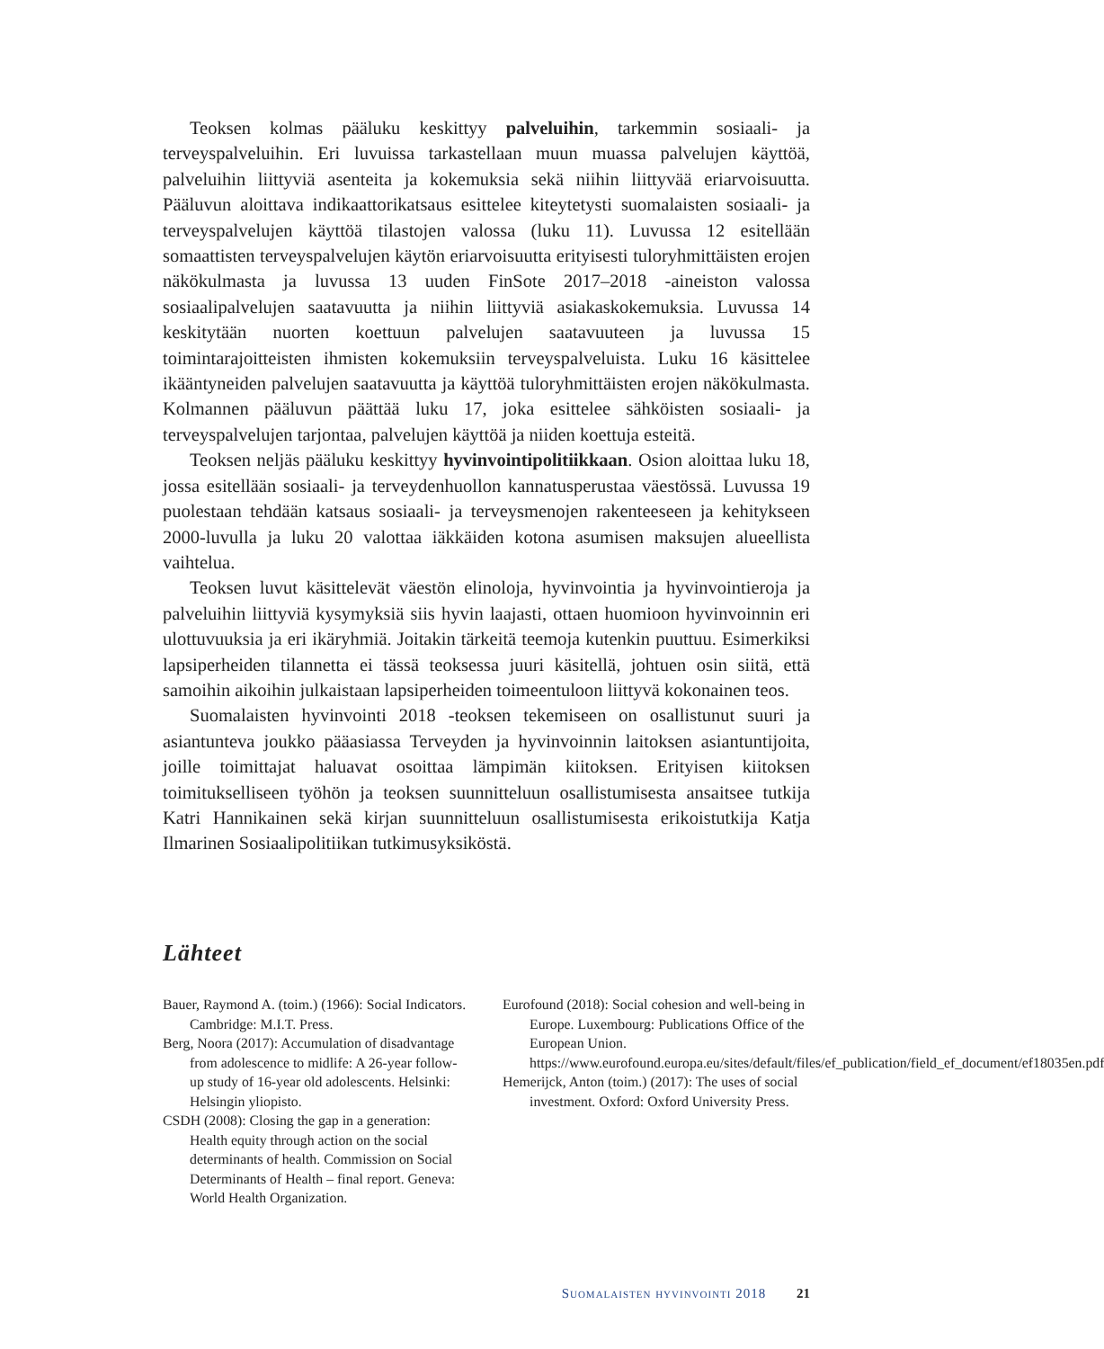Teoksen kolmas pääluku keskittyy palveluihin, tarkemmin sosiaali- ja terveyspalveluihin. Eri luvuissa tarkastellaan muun muassa palvelujen käyttöä, palveluihin liittyviä asenteita ja kokemuksia sekä niihin liittyvää eriarvoisuutta. Pääluvun aloittava indikaattorikatsaus esittelee kiteytetysti suomalaisten sosiaali- ja terveyspalvelujen käyttöä tilastojen valossa (luku 11). Luvussa 12 esitellään somaattisten terveyspalvelujen käytön eriarvoisuutta erityisesti tuloryhmittäisten erojen näkökulmasta ja luvussa 13 uuden FinSote 2017–2018 -aineiston valossa sosiaalipalvelujen saatavuutta ja niihin liittyviä asiakaskokemuksia. Luvussa 14 keskitytään nuorten koettuun palvelujen saatavuuteen ja luvussa 15 toimintarajoitteisten ihmisten kokemuksiin terveyspalveluista. Luku 16 käsittelee ikääntyneiden palvelujen saatavuutta ja käyttöä tuloryhmittäisten erojen näkökulmasta. Kolmannen pääluvun päättää luku 17, joka esittelee sähköisten sosiaali- ja terveyspalvelujen tarjontaa, palvelujen käyttöä ja niiden koettuja esteitä.
Teoksen neljäs pääluku keskittyy hyvinvointipolitiikkaan. Osion aloittaa luku 18, jossa esitellään sosiaali- ja terveydenhuollon kannatusperustaa väestössä. Luvussa 19 puolestaan tehdään katsaus sosiaali- ja terveysmenojen rakenteeseen ja kehitykseen 2000-luvulla ja luku 20 valottaa iäkkäiden kotona asumisen maksujen alueellista vaihtelua.
Teoksen luvut käsittelevät väestön elinoloja, hyvinvointia ja hyvinvointieroja ja palveluihin liittyviä kysymyksiä siis hyvin laajasti, ottaen huomioon hyvinvoinnin eri ulottuvuuksia ja eri ikäryhmiä. Joitakin tärkeitä teemoja kutenkin puuttuu. Esimerkiksi lapsiperheiden tilannetta ei tässä teoksessa juuri käsitellä, johtuen osin siitä, että samoihin aikoihin julkaistaan lapsiperheiden toimeentuloon liittyvä kokonainen teos.
Suomalaisten hyvinvointi 2018 -teoksen tekemiseen on osallistunut suuri ja asiantunteva joukko pääasiassa Terveyden ja hyvinvoinnin laitoksen asiantuntijoita, joille toimittajat haluavat osoittaa lämpimän kiitoksen. Erityisen kiitoksen toimitukselliseen työhön ja teoksen suunnitteluun osallistumisesta ansaitsee tutkija Katri Hannikainen sekä kirjan suunnitteluun osallistumisesta erikoistutkija Katja Ilmarinen Sosiaalipolitiikan tutkimusyksiköstä.
Lähteet
Bauer, Raymond A. (toim.) (1966): Social Indicators. Cambridge: M.I.T. Press.
Berg, Noora (2017): Accumulation of disadvantage from adolescence to midlife: A 26-year follow-up study of 16-year old adolescents. Helsinki: Helsingin yliopisto.
CSDH (2008): Closing the gap in a generation: Health equity through action on the social determinants of health. Commission on Social Determinants of Health – final report. Geneva: World Health Organization.
Eurofound (2018): Social cohesion and well-being in Europe. Luxembourg: Publications Office of the European Union. https://www.eurofound.europa.eu/sites/default/files/ef_publication/field_ef_document/ef18035en.pdf
Hemerijck, Anton (toim.) (2017): The uses of social investment. Oxford: Oxford University Press.
Suomalaisten hyvinvointi 2018 21